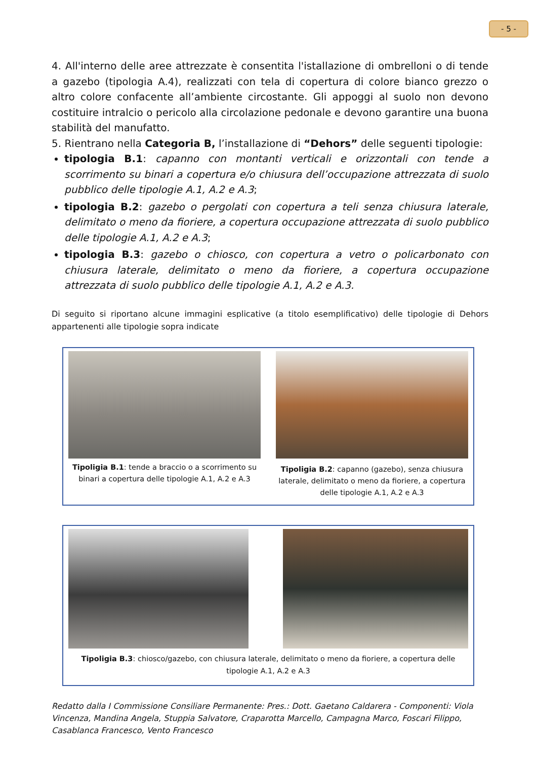- 5 -
4. All'interno delle aree attrezzate è consentita l'istallazione di ombrelloni o di tende a gazebo (tipologia A.4), realizzati con tela di copertura di colore bianco grezzo o altro colore confacente all’ambiente circostante. Gli appoggi al suolo non devono costituire intralcio o pericolo alla circolazione pedonale e devono garantire una buona stabilità del manufatto.
5. Rientrano nella Categoria B, l’installazione di “Dehors” delle seguenti tipologie:
tipologia B.1: capanno con montanti verticali e orizzontali con tende a scorrimento su binari a copertura e/o chiusura dell’occupazione attrezzata di suolo pubblico delle tipologie A.1, A.2 e A.3;
tipologia B.2: gazebo o pergolati con copertura a teli senza chiusura laterale, delimitato o meno da fioriere, a copertura occupazione attrezzata di suolo pubblico delle tipologie A.1, A.2 e A.3;
tipologia B.3: gazebo o chiosco, con copertura a vetro o policarbonato con chiusura laterale, delimitato o meno da fioriere, a copertura occupazione attrezzata di suolo pubblico delle tipologie A.1, A.2 e A.3.
Di seguito si riportano alcune immagini esplicative (a titolo esemplificativo) delle tipologie di Dehors appartenenti alle tipologie sopra indicate
Tipoligia B.1: tende a braccio o a scorrimento su binari a copertura delle tipologie A.1, A.2 e A.3
Tipoligia B.2: capanno (gazebo), senza chiusura laterale, delimitato o meno da fioriere, a copertura delle tipologie A.1, A.2 e A.3
Tipoligia B.3: chiosco/gazebo, con chiusura laterale, delimitato o meno da fioriere, a copertura delle tipologie A.1, A.2 e A.3
Redatto dalla I Commissione Consiliare Permanente: Pres.: Dott. Gaetano Caldarera - Componenti: Viola Vincenza, Mandina Angela, Stuppia Salvatore, Craparotta Marcello, Campagna Marco, Foscari Filippo, Casablanca Francesco, Vento Francesco